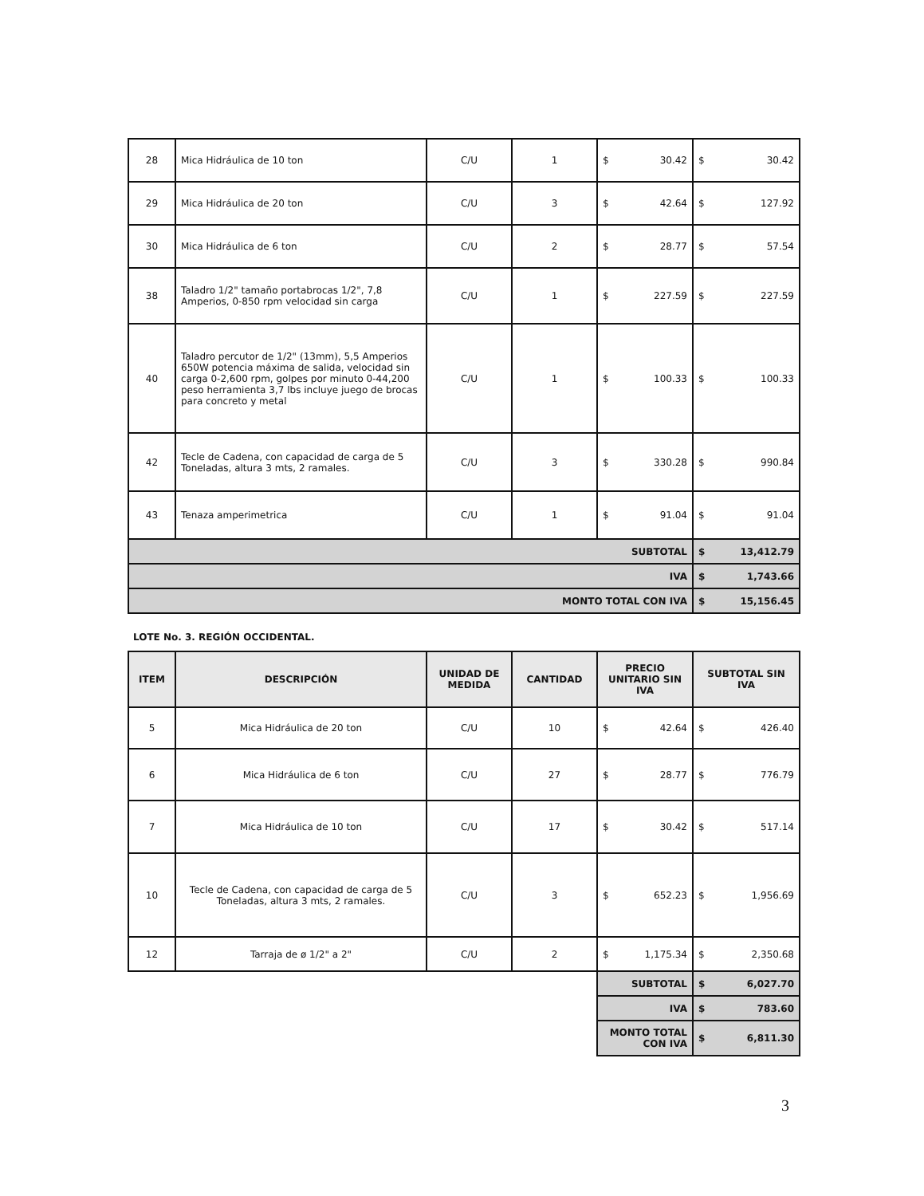| 28 | Mica Hidráulica de 10 ton | C/U | 1 | $ 30.42 | $ 30.42 |
| 29 | Mica Hidráulica de 20 ton | C/U | 3 | $ 42.64 | $ 127.92 |
| 30 | Mica Hidráulica de 6 ton | C/U | 2 | $ 28.77 | $ 57.54 |
| 38 | Taladro 1/2" tamaño portabrocas 1/2", 7,8 Amperios, 0-850 rpm velocidad sin carga | C/U | 1 | $ 227.59 | $ 227.59 |
| 40 | Taladro percutor de 1/2" (13mm), 5,5 Amperios 650W potencia máxima de salida, velocidad sin carga 0-2,600 rpm, golpes por minuto 0-44,200 peso herramienta 3,7 lbs incluye juego de brocas para concreto y metal | C/U | 1 | $ 100.33 | $ 100.33 |
| 42 | Tecle de Cadena, con capacidad de carga de 5 Toneladas, altura 3 mts, 2 ramales. | C/U | 3 | $ 330.28 | $ 990.84 |
| 43 | Tenaza amperimetrica | C/U | 1 | $ 91.04 | $ 91.04 |
| SUBTOTAL | | | | | $ 13,412.79 |
| IVA | | | | | $ 1,743.66 |
| MONTO TOTAL CON IVA | | | | | $ 15,156.45 |
LOTE No. 3. REGIÓN OCCIDENTAL.
| ITEM | DESCRIPCIÓN | UNIDAD DE MEDIDA | CANTIDAD | PRECIO UNITARIO SIN IVA | SUBTOTAL SIN IVA |
| --- | --- | --- | --- | --- | --- |
| 5 | Mica Hidráulica de 20 ton | C/U | 10 | $ 42.64 | $ 426.40 |
| 6 | Mica Hidráulica de 6 ton | C/U | 27 | $ 28.77 | $ 776.79 |
| 7 | Mica Hidráulica de 10 ton | C/U | 17 | $ 30.42 | $ 517.14 |
| 10 | Tecle de Cadena, con capacidad de carga de 5 Toneladas, altura 3 mts, 2 ramales. | C/U | 3 | $ 652.23 | $ 1,956.69 |
| 12 | Tarraja de ø 1/2" a 2" | C/U | 2 | $ 1,175.34 | $ 2,350.68 |
| | | | | SUBTOTAL | $ 6,027.70 |
| | | | | IVA | $ 783.60 |
| | | | | MONTO TOTAL CON IVA | $ 6,811.30 |
3